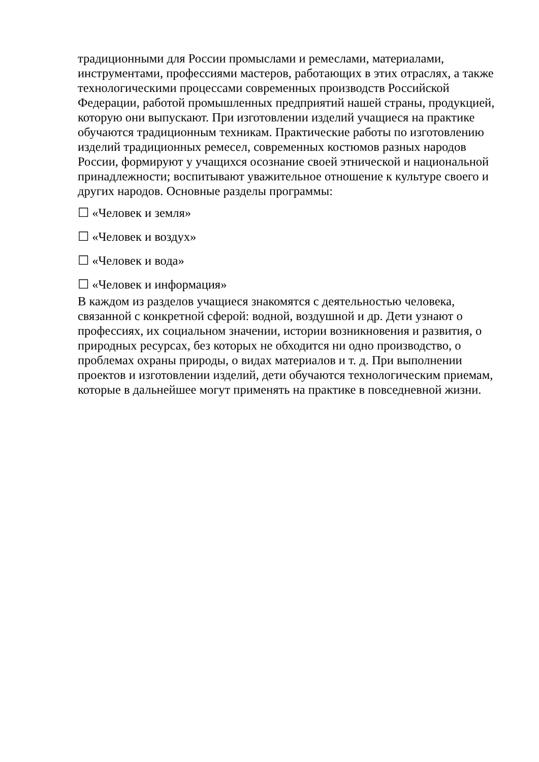традиционными для России промыслами и ремеслами, материалами, инструментами, профессиями мастеров, работающих в этих отраслях, а также технологическими процессами современных производств Российской Федерации, работой промышленных предприятий нашей страны, продукцией, которую они выпускают. При изготовлении изделий учащиеся на практике обучаются традиционным техникам. Практические работы по изготовлению изделий традиционных ремесел, современных костюмов разных народов России, формируют у учащихся осознание своей этнической и национальной принадлежности; воспитывают уважительное отношение к культуре своего и других народов. Основные разделы программы:
☐ «Человек и земля»
☐ «Человек и воздух»
☐ «Человек и вода»
☐ «Человек и информация»
В каждом из разделов учащиеся знакомятся с деятельностью человека, связанной с конкретной сферой: водной, воздушной и др. Дети узнают о профессиях, их социальном значении, истории возникновения и развития, о природных ресурсах, без которых не обходится ни одно производство, о проблемах охраны природы, о видах материалов и т. д. При выполнении проектов и изготовлении изделий, дети обучаются технологическим приемам, которые в дальнейшее могут применять на практике в повседневной жизни.